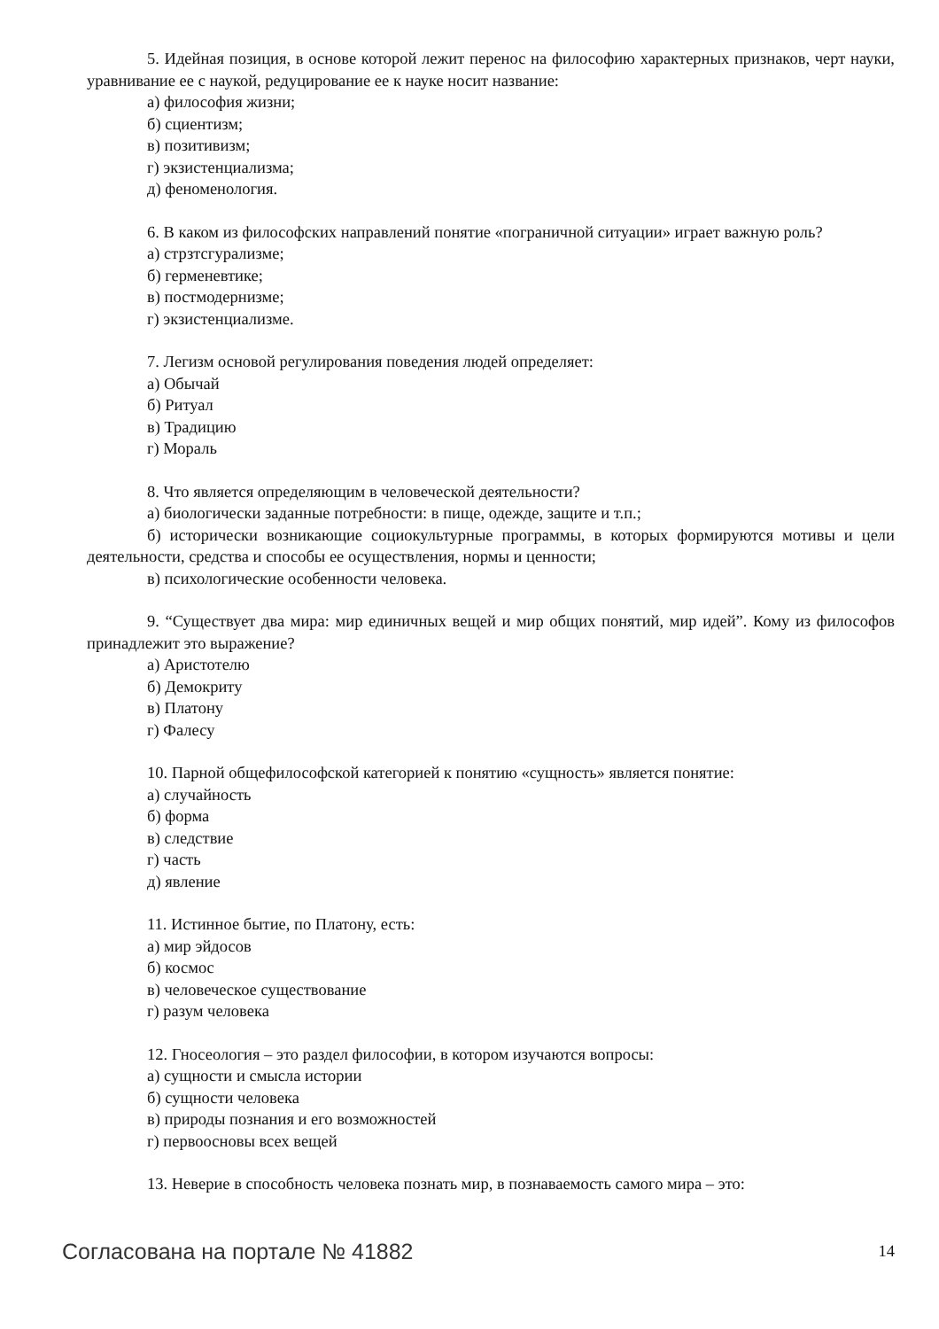5. Идейная позиция, в основе которой лежит перенос на философию характерных признаков, черт науки, уравнивание ее с наукой, редуцирование ее к науке носит название:
а) философия жизни;
б) сциентизм;
в) позитивизм;
г) экзистенциализма;
д) феноменология.
6. В каком из философских направлений понятие «пограничной ситуации» играет важную роль?
а) стрзтсгурализме;
б) герменевтике;
в) постмодернизме;
г) экзистенциализме.
7. Легизм основой регулирования поведения людей определяет:
а) Обычай
б) Ритуал
в) Традицию
г) Мораль
8. Что является определяющим в человеческой деятельности?
а) биологически заданные потребности: в пище, одежде, защите и т.п.;
б) исторически возникающие социокультурные программы, в которых формируются мотивы и цели деятельности, средства и способы ее осуществления, нормы и ценности;
в) психологические особенности человека.
9. “Существует два мира: мир единичных вещей и мир общих понятий, мир идей”. Кому из философов принадлежит это выражение?
а) Аристотелю
б) Демокриту
в) Платону
г) Фалесу
10. Парной общефилософской категорией к понятию «сущность» является понятие:
а) случайность
б) форма
в) следствие
г) часть
д) явление
11. Истинное бытие, по Платону, есть:
а) мир эйдосов
б) космос
в) человеческое существование
г) разум человека
12. Гносеология – это раздел философии, в котором изучаются вопросы:
а) сущности и смысла истории
б) сущности человека
в) природы познания и его возможностей
г) первоосновы всех вещей
13. Неверие в способность человека познать мир, в познаваемость самого мира – это:
Согласована на портале № 41882 14